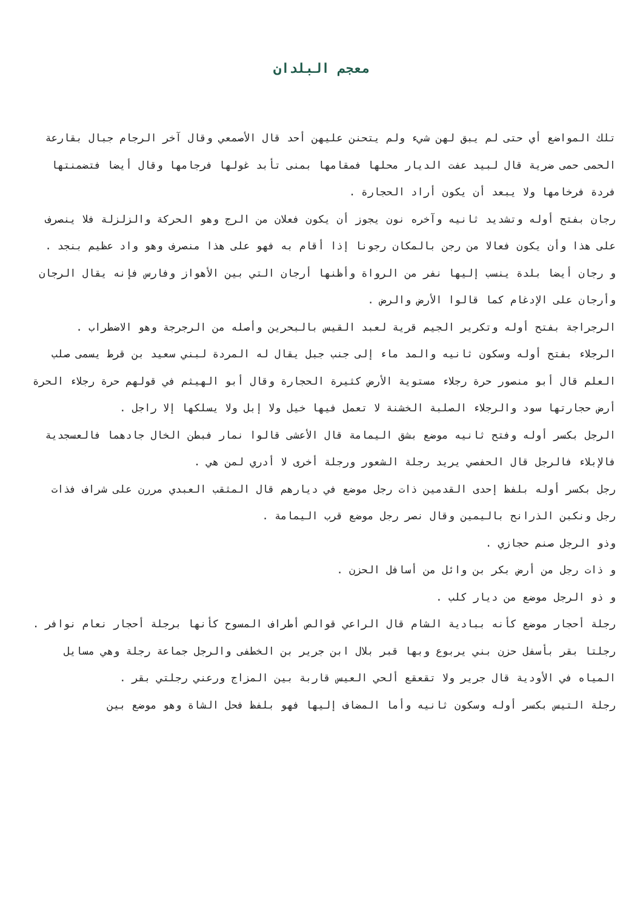معجم البلدان
تلك المواضع أي حتى لم يبق لهن شيء ولم يتحنن عليهن أحد قال الأصمعي وقال آخر الرجام جبال بقارعة الحمى حمى ضرية قال لبيد عفت الديار محلها فمقامها بمنى تأبد غولها فرجامها وقال أيضا فتضمنتها فردة فرخامها ولا يبعد أن يكون أراد الحجارة .
رجان بفتح أوله وتشديد ثانيه وآخره نون يجوز أن يكون فعلان من الرج وهو الحركة والزلزلة فلا ينصرف على هذا وأن يكون فعالا من رجن بالمكان رجونا إذا أقام به فهو على هذا منصرف وهو واد عظيم بنجد .
و رجان أيضا بلدة ينسب إليها نفر من الرواة وأظنها أرجان التي بين الأهواز وفارس فإنه يقال الرجان وأرجان على الإدغام كما قالوا الأرض والرض .
الرجراجة بفتح أوله وتكرير الجيم قرية لعبد القيس بالبحرين وأصله من الرجرجة وهو الاضطراب .
الرجلاء بفتح أوله وسكون ثانيه والمد ماء إلى جنب جبل يقال له المردة لبني سعيد بن قرط يسمى صلب العلم قال أبو منصور حرة رجلاء مستوية الأرض كثيرة الحجارة وقال أبو الهيثم في قولهم حرة رجلاء الحرة أرض حجارتها سود والرجلاء الصلبة الخشنة لا تعمل فيها خيل ولا إبل ولا يسلكها إلا راجل .
الرجل بكسر أوله وفتح ثانيه موضع بشق اليمامة قال الأعشى قالوا نمار فبطن الخال جادهما فالعسجدية فالإبلاء فالرجل قال الحفصي يريد رجلة الشعور ورجلة أخرى لا أدري لمن هي .
رجل بكسر أوله بلفظ إحدى القدمين ذات رجل موضع في ديارهم قال المثقب العبدي مررن على شراف فذات رجل ونكبن الذرانح باليمين وقال نصر رجل موضع قرب اليمامة .
وذو الرجل صنم حجازي .
و ذات رجل من أرض بكر بن وائل من أسافل الحزن .
و ذو الرجل موضع من ديار كلب .
رجلة أحجار موضع كأنه ببادية الشام قال الراعي قوالص أطراف المسوح كأنها برجلة أحجار نعام نوافر .
رجلتا بقر بأسفل حزن بني يربوع وبها قبر بلال ابن جرير بن الخطفى والرجل جماعة رجلة وهي مسايل المياه في الأودية قال جرير ولا تقعقع ألحي العيس قاربة بين المزاج ورعني رجلتي بقر .
رجلة التيس بكسر أوله وسكون ثانيه وأما المضاف إليها فهو بلفظ فحل الشاة وهو موضع بين